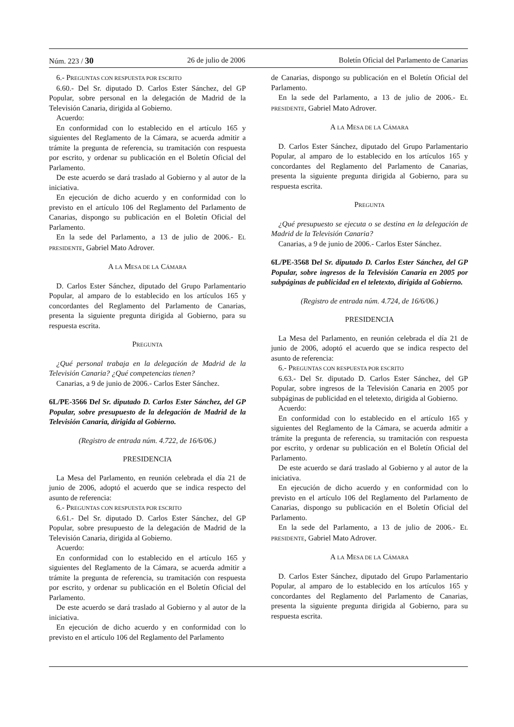Núm. 223 / 30 26 de julio de 2006 Boletín Oficial del Parlamento de Canarias
6.- PREGUNTAS CON RESPUESTA POR ESCRITO
6.60.- Del Sr. diputado D. Carlos Ester Sánchez, del GP Popular, sobre personal en la delegación de Madrid de la Televisión Canaria, dirigida al Gobierno.
Acuerdo:
En conformidad con lo establecido en el artículo 165 y siguientes del Reglamento de la Cámara, se acuerda admitir a trámite la pregunta de referencia, su tramitación con respuesta por escrito, y ordenar su publicación en el Boletín Oficial del Parlamento.
De este acuerdo se dará traslado al Gobierno y al autor de la iniciativa.
En ejecución de dicho acuerdo y en conformidad con lo previsto en el artículo 106 del Reglamento del Parlamento de Canarias, dispongo su publicación en el Boletín Oficial del Parlamento.
En la sede del Parlamento, a 13 de julio de 2006.- EL PRESIDENTE, Gabriel Mato Adrover.
A LA MESA DE LA CÁMARA
D. Carlos Ester Sánchez, diputado del Grupo Parlamentario Popular, al amparo de lo establecido en los artículos 165 y concordantes del Reglamento del Parlamento de Canarias, presenta la siguiente pregunta dirigida al Gobierno, para su respuesta escrita.
PREGUNTA
¿Qué personal trabaja en la delegación de Madrid de la Televisión Canaria? ¿Qué competencias tienen?
Canarias, a 9 de junio de 2006.- Carlos Ester Sánchez.
6L/PE-3566 Del Sr. diputado D. Carlos Ester Sánchez, del GP Popular, sobre presupuesto de la delegación de Madrid de la Televisión Canaria, dirigida al Gobierno.
(Registro de entrada núm. 4.722, de 16/6/06.)
PRESIDENCIA
La Mesa del Parlamento, en reunión celebrada el día 21 de junio de 2006, adoptó el acuerdo que se indica respecto del asunto de referencia:
6.- PREGUNTAS CON RESPUESTA POR ESCRITO
6.61.- Del Sr. diputado D. Carlos Ester Sánchez, del GP Popular, sobre presupuesto de la delegación de Madrid de la Televisión Canaria, dirigida al Gobierno.
Acuerdo:
En conformidad con lo establecido en el artículo 165 y siguientes del Reglamento de la Cámara, se acuerda admitir a trámite la pregunta de referencia, su tramitación con respuesta por escrito, y ordenar su publicación en el Boletín Oficial del Parlamento.
De este acuerdo se dará traslado al Gobierno y al autor de la iniciativa.
En ejecución de dicho acuerdo y en conformidad con lo previsto en el artículo 106 del Reglamento del Parlamento
de Canarias, dispongo su publicación en el Boletín Oficial del Parlamento.
En la sede del Parlamento, a 13 de julio de 2006.- EL PRESIDENTE, Gabriel Mato Adrover.
A LA MESA DE LA CÁMARA
D. Carlos Ester Sánchez, diputado del Grupo Parlamentario Popular, al amparo de lo establecido en los artículos 165 y concordantes del Reglamento del Parlamento de Canarias, presenta la siguiente pregunta dirigida al Gobierno, para su respuesta escrita.
PREGUNTA
¿Qué presupuesto se ejecuta o se destina en la delegación de Madrid de la Televisión Canaria?
Canarias, a 9 de junio de 2006.- Carlos Ester Sánchez.
6L/PE-3568 Del Sr. diputado D. Carlos Ester Sánchez, del GP Popular, sobre ingresos de la Televisión Canaria en 2005 por subpáginas de publicidad en el teletexto, dirigida al Gobierno.
(Registro de entrada núm. 4.724, de 16/6/06.)
PRESIDENCIA
La Mesa del Parlamento, en reunión celebrada el día 21 de junio de 2006, adoptó el acuerdo que se indica respecto del asunto de referencia:
6.- PREGUNTAS CON RESPUESTA POR ESCRITO
6.63.- Del Sr. diputado D. Carlos Ester Sánchez, del GP Popular, sobre ingresos de la Televisión Canaria en 2005 por subpáginas de publicidad en el teletexto, dirigida al Gobierno.
Acuerdo:
En conformidad con lo establecido en el artículo 165 y siguientes del Reglamento de la Cámara, se acuerda admitir a trámite la pregunta de referencia, su tramitación con respuesta por escrito, y ordenar su publicación en el Boletín Oficial del Parlamento.
De este acuerdo se dará traslado al Gobierno y al autor de la iniciativa.
En ejecución de dicho acuerdo y en conformidad con lo previsto en el artículo 106 del Reglamento del Parlamento de Canarias, dispongo su publicación en el Boletín Oficial del Parlamento.
En la sede del Parlamento, a 13 de julio de 2006.- EL PRESIDENTE, Gabriel Mato Adrover.
A LA MESA DE LA CÁMARA
D. Carlos Ester Sánchez, diputado del Grupo Parlamentario Popular, al amparo de lo establecido en los artículos 165 y concordantes del Reglamento del Parlamento de Canarias, presenta la siguiente pregunta dirigida al Gobierno, para su respuesta escrita.